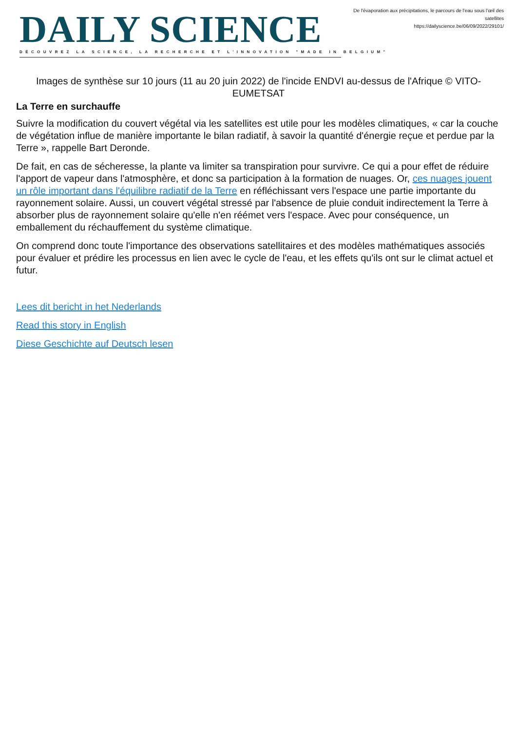DAILY SCIENCE
DÉCOUVREZ LA SCIENCE, LA RECHERCHE ET L'INNOVATION "MADE IN BELGIUM"
De l'évaporation aux précipitations, le parcours de l'eau sous l'œil des satellites
https://dailyscience.be/06/09/2022/29101/
Images de synthèse sur 10 jours (11 au 20 juin 2022) de l'incide ENDVI au-dessus de l'Afrique © VITO-EUMETSAT
La Terre en surchauffe
Suivre la modification du couvert végétal via les satellites est utile pour les modèles climatiques, « car la couche de végétation influe de manière importante le bilan radiatif, à savoir la quantité d'énergie reçue et perdue par la Terre », rappelle Bart Deronde.
De fait, en cas de sécheresse, la plante va limiter sa transpiration pour survivre. Ce qui a pour effet de réduire l'apport de vapeur dans l'atmosphère, et donc sa participation à la formation de nuages. Or, ces nuages jouent un rôle important dans l'équilibre radiatif de la Terre en réfléchissant vers l'espace une partie importante du rayonnement solaire. Aussi, un couvert végétal stressé par l'absence de pluie conduit indirectement la Terre à absorber plus de rayonnement solaire qu'elle n'en réémet vers l'espace. Avec pour conséquence, un emballement du réchauffement du système climatique.
On comprend donc toute l'importance des observations satellitaires et des modèles mathématiques associés pour évaluer et prédire les processus en lien avec le cycle de l'eau, et les effets qu'ils ont sur le climat actuel et futur.
Lees dit bericht in het Nederlands
Read this story in English
Diese Geschichte auf Deutsch lesen